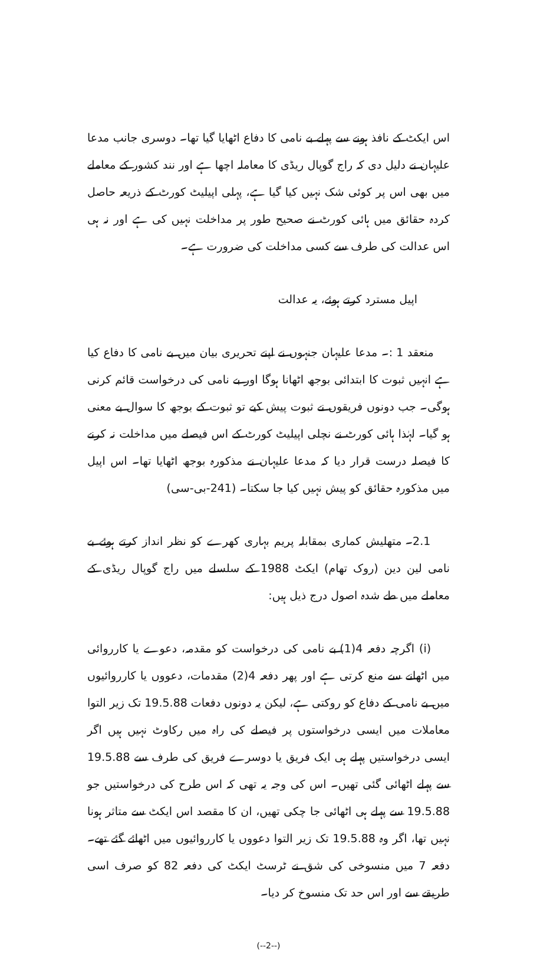اس ایکٹ کے نافذ ہونے سے پہلے بے نامی کا دفاع اٹھایا گیا تھا۔ دوسری جانب مدعا علیہان نے دلیل دی کہ راج گوپال ریڈی کا معاملہ اچھا ہے اور نند کشور کے معاملے میں بھی اس پر کوئی شک نہیں کیا گیا ہے، پہلی اپیلیٹ کورٹ کے ذریعہ حاصل کردہ حقائق میں ہائی کورٹ نے صحیح طور پر مداخلت نہیں کی ہے اور نہ ہی اس عدالت کی طرف سے کسی مداخلت کی ضرورت ہے۔
اپیل مسترد کرتے ہوئے، یہ عدالت
منعقد 1 :۔ مدعا علیہان جنہوں نے اپنے تحریری بیان میں بے نامی کا دفاع کیا ہے انہیں ثبوت کا ابتدائی بوجھ اٹھانا ہوگا اور بے نامی کی درخواست قائم کرنی ہوگی۔ جب دونوں فریقوں نے ثبوت پیش کیے تو ثبوت کے بوجھ کا سوال بے معنی ہو گیا۔ لہٰذا ہائی کورٹ نے نچلی اپیلیٹ کورٹ کے اس فیصلے میں مداخلت نہ کرنے کا فیصلہ درست قرار دیا کہ مدعا علیہان نے مذکورہ بوجھ اٹھایا تھا۔ اس اپیل میں مذکورہ حقائق کو پیش نہیں کیا جا سکتا۔ (241-بی-سی)
2.1۔ متھلیش کماری بمقابلہ پریم بہاری کھرے کو نظر انداز کرتے ہوئے بے نامی لین دین (روک تھام) ایکٹ 1988 کے سلسلے میں راج گوپال ریڈی کے معاملے میں طے شدہ اصول درج ذیل ہیں:
(i) اگرچہ دفعہ 4(1) بے نامی کی درخواست کو مقدمہ، دعوے یا کارروائی میں اٹھانے سے منع کرتی ہے اور پھر دفعہ 4(2) مقدمات، دعووں یا کارروائیوں میں بے نامی کے دفاع کو روکتی ہے، لیکن یہ دونوں دفعات 19.5.88 تک زیر التوا معاملات میں ایسی درخواستوں پر فیصلے کی راہ میں رکاوٹ نہیں ہیں اگر ایسی درخواستیں پہلے ہی ایک فریق یا دوسرے فریق کی طرف سے 19.5.88 سے پہلے اٹھائی گئی تھیں۔ اس کی وجہ یہ تھی کہ اس طرح کی درخواستیں جو 19.5.88 سے پہلے ہی اٹھائی جا چکی تھیں، ان کا مقصد اس ایکٹ سے متاثر ہونا نہیں تھا، اگر وہ 19.5.88 تک زیر التوا دعووں یا کارروائیوں میں اٹھائے گئے تھے۔ دفعہ 7 میں منسوخی کی شق نے ٹرسٹ ایکٹ کی دفعہ 82 کو صرف اسی طریقے سے اور اس حد تک منسوخ کر دیا۔
(--2--)